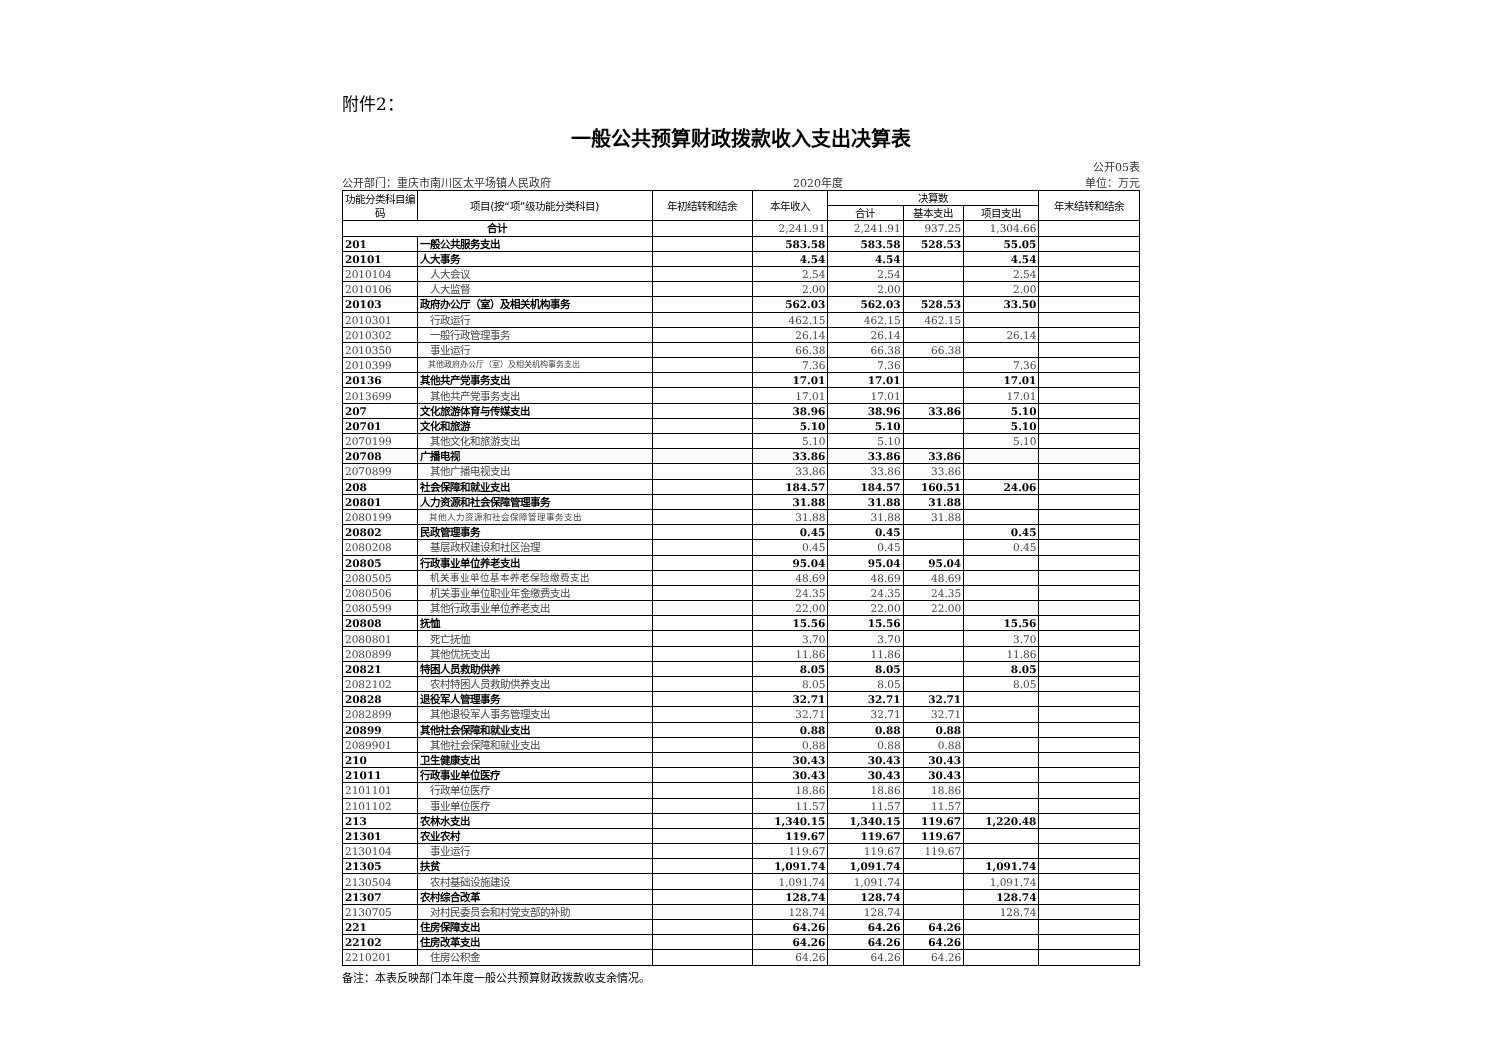附件2：
一般公共预算财政拨款收入支出决算表
公开部门：重庆市南川区太平场镇人民政府 2020年度 公开05表
单位：万元
| 功能分类科目编码 | 项目(按“项”级功能分类科目) | 年初结转和结余 | 本年收入 | 决算数 | | | 年末结转和结余 |
| --- | --- | --- | --- | --- | --- | --- | --- |
| | | | | 合计 | 基本支出 | 项目支出 | |
| 合计 | | | 2,241.91 | 2,241.91 | 937.25 | 1,304.66 | |
| 201 | 一般公共服务支出 | | 583.58 | 583.58 | 528.53 | 55.05 | |
| 20101 | 人大事务 | | 4.54 | 4.54 | | 4.54 | |
| 2010104 | 人大会议 | | 2.54 | 2.54 | | 2.54 | |
| 2010106 | 人大监督 | | 2.00 | 2.00 | | 2.00 | |
| 20103 | 政府办公厅（室）及相关机构事务 | | 562.03 | 562.03 | 528.53 | 33.50 | |
| 2010301 | 行政运行 | | 462.15 | 462.15 | 462.15 | | |
| 2010302 | 一般行政管理事务 | | 26.14 | 26.14 | | 26.14 | |
| 2010350 | 事业运行 | | 66.38 | 66.38 | 66.38 | | |
| 2010399 | 其他政府办公厅（室）及相关机构事务支出 | | 7.36 | 7.36 | | 7.36 | |
| 20136 | 其他共产党事务支出 | | 17.01 | 17.01 | | 17.01 | |
| 2013699 | 其他共产党事务支出 | | 17.01 | 17.01 | | 17.01 | |
| 207 | 文化旅游体育与传媒支出 | | 38.96 | 38.96 | 33.86 | 5.10 | |
| 20701 | 文化和旅游 | | 5.10 | 5.10 | | 5.10 | |
| 2070199 | 其他文化和旅游支出 | | 5.10 | 5.10 | | 5.10 | |
| 20708 | 广播电视 | | 33.86 | 33.86 | 33.86 | | |
| 2070899 | 其他广播电视支出 | | 33.86 | 33.86 | 33.86 | | |
| 208 | 社会保障和就业支出 | | 184.57 | 184.57 | 160.51 | 24.06 | |
| 20801 | 人力资源和社会保障管理事务 | | 31.88 | 31.88 | 31.88 | | |
| 2080199 | 其他人力资源和社会保障管理事务支出 | | 31.88 | 31.88 | 31.88 | | |
| 20802 | 民政管理事务 | | 0.45 | 0.45 | | 0.45 | |
| 2080208 | 基层政权建设和社区治理 | | 0.45 | 0.45 | | 0.45 | |
| 20805 | 行政事业单位养老支出 | | 95.04 | 95.04 | 95.04 | | |
| 2080505 | 机关事业单位基本养老保险缴费支出 | | 48.69 | 48.69 | 48.69 | | |
| 2080506 | 机关事业单位职业年金缴费支出 | | 24.35 | 24.35 | 24.35 | | |
| 2080599 | 其他行政事业单位养老支出 | | 22.00 | 22.00 | 22.00 | | |
| 20808 | 抚恤 | | 15.56 | 15.56 | | 15.56 | |
| 2080801 | 死亡抚恤 | | 3.70 | 3.70 | | 3.70 | |
| 2080899 | 其他优抚支出 | | 11.86 | 11.86 | | 11.86 | |
| 20821 | 特困人员救助供养 | | 8.05 | 8.05 | | 8.05 | |
| 2082102 | 农村特困人员救助供养支出 | | 8.05 | 8.05 | | 8.05 | |
| 20828 | 退役军人管理事务 | | 32.71 | 32.71 | 32.71 | | |
| 2082899 | 其他退役军人事务管理支出 | | 32.71 | 32.71 | 32.71 | | |
| 20899 | 其他社会保障和就业支出 | | 0.88 | 0.88 | 0.88 | | |
| 2089901 | 其他社会保障和就业支出 | | 0.88 | 0.88 | 0.88 | | |
| 210 | 卫生健康支出 | | 30.43 | 30.43 | 30.43 | | |
| 21011 | 行政事业单位医疗 | | 30.43 | 30.43 | 30.43 | | |
| 2101101 | 行政单位医疗 | | 18.86 | 18.86 | 18.86 | | |
| 2101102 | 事业单位医疗 | | 11.57 | 11.57 | 11.57 | | |
| 213 | 农林水支出 | | 1,340.15 | 1,340.15 | 119.67 | 1,220.48 | |
| 21301 | 农业农村 | | 119.67 | 119.67 | 119.67 | | |
| 2130104 | 事业运行 | | 119.67 | 119.67 | 119.67 | | |
| 21305 | 扶贫 | | 1,091.74 | 1,091.74 | | 1,091.74 | |
| 2130504 | 农村基础设施建设 | | 1,091.74 | 1,091.74 | | 1,091.74 | |
| 21307 | 农村综合改革 | | 128.74 | 128.74 | | 128.74 | |
| 2130705 | 对村民委员会和村党支部的补助 | | 128.74 | 128.74 | | 128.74 | |
| 221 | 住房保障支出 | | 64.26 | 64.26 | 64.26 | | |
| 22102 | 住房改革支出 | | 64.26 | 64.26 | 64.26 | | |
| 2210201 | 住房公积金 | | 64.26 | 64.26 | 64.26 | | |
备注：本表反映部门本年度一般公共预算财政拨款收支余情况。